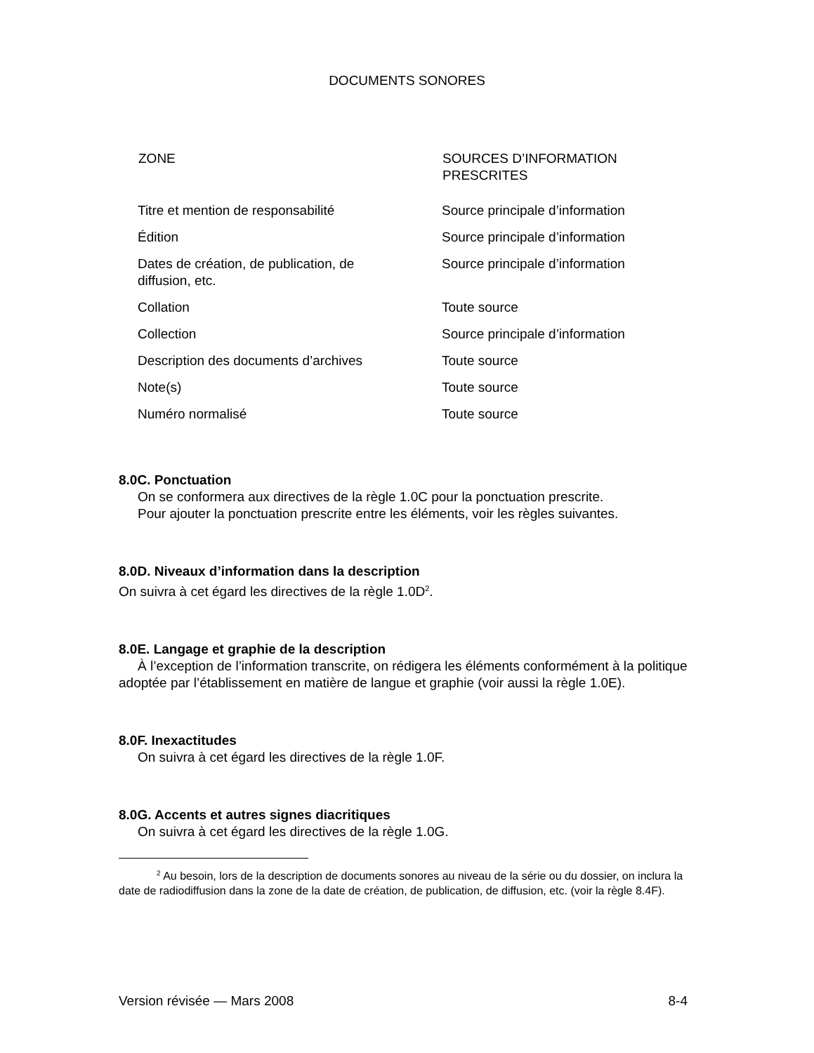DOCUMENTS SONORES
| ZONE | SOURCES D’INFORMATION PRESCRITES |
| --- | --- |
| Titre et mention de responsabilité | Source principale d’information |
| Édition | Source principale d’information |
| Dates de création, de publication, de diffusion, etc. | Source principale d’information |
| Collation | Toute source |
| Collection | Source principale d’information |
| Description des documents d’archives | Toute source |
| Note(s) | Toute source |
| Numéro normalisé | Toute source |
8.0C. Ponctuation
On se conformera aux directives de la règle 1.0C pour la ponctuation prescrite.
Pour ajouter la ponctuation prescrite entre les éléments, voir les règles suivantes.
8.0D. Niveaux d’information dans la description
On suivra à cet égard les directives de la règle 1.0D<sup>2</sup>.
8.0E. Langage et graphie de la description
À l’exception de l’information transcrite, on rédigera les éléments conformément à la politique adoptée par l’établissement en matière de langue et graphie (voir aussi la règle 1.0E).
8.0F. Inexactitudes
On suivra à cet égard les directives de la règle 1.0F.
8.0G. Accents et autres signes diacritiques
On suivra à cet égard les directives de la règle 1.0G.
<sup>2</sup> Au besoin, lors de la description de documents sonores au niveau de la série ou du dossier, on inclura la date de radiodiffusion dans la zone de la date de création, de publication, de diffusion, etc. (voir la règle 8.4F).
Version révisée — Mars 2008 8-4